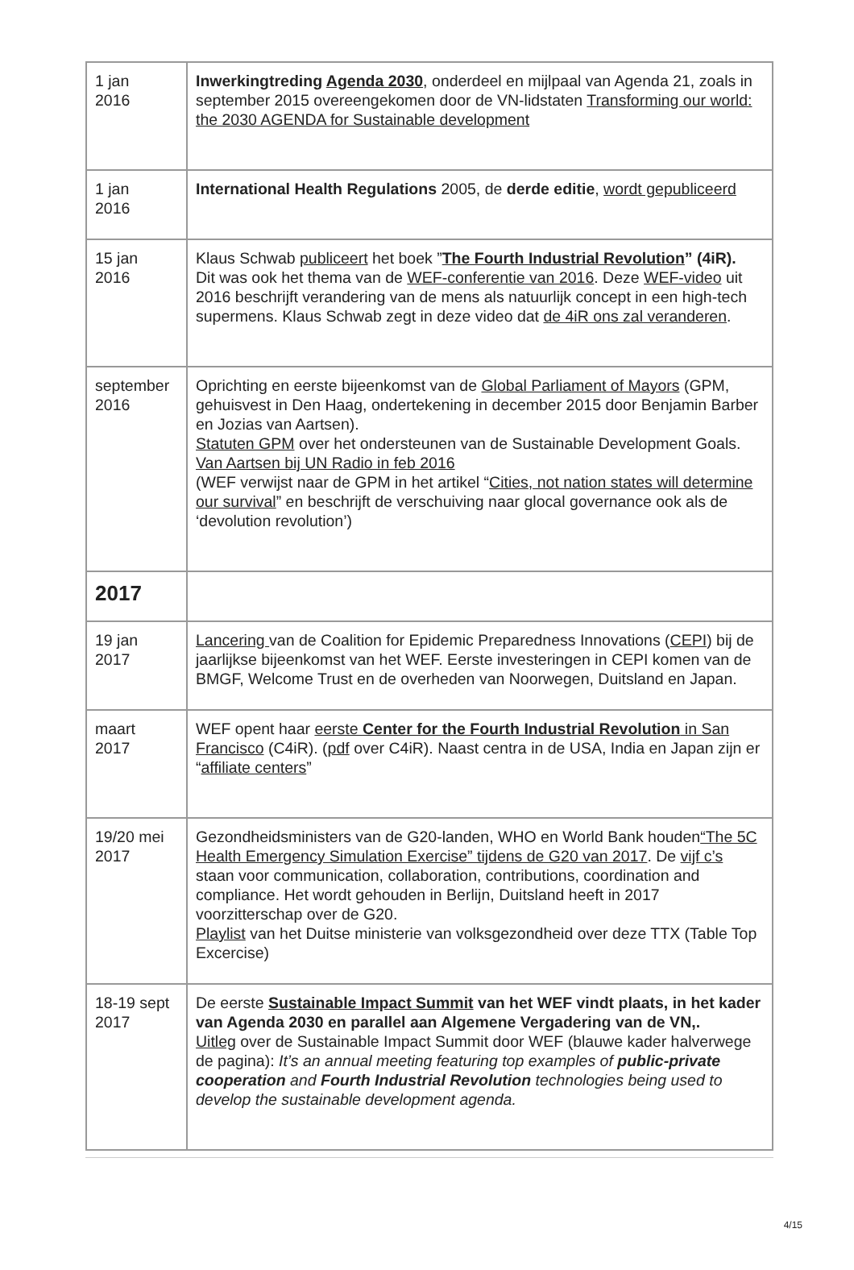| 1 jan 2016 | Inwerkingtreding Agenda 2030 , onderdeel en mijlpaal van Agenda 21, zoals in september 2015 overeengekomen door de VN-lidstaten Transforming our world: the 2030 AGENDA for Sustainable development |
| 1 jan 2016 | International Health Regulations 2005, de derde editie , wordt gepubliceerd |
| 15 jan 2016 | Klaus Schwab publiceert het boek ” The Fourth Industrial Revolution ” (4iR). Dit was ook het thema van de WEF-conferentie van 2016 . Deze WEF-video uit 2016 beschrijft verandering van de mens als natuurlijk concept in een high-tech supermens. Klaus Schwab zegt in deze video dat de 4iR ons zal veranderen . |
| september 2016 | Oprichting en eerste bijeenkomst van de Global Parliament of Mayors (GPM, gehuisvest in Den Haag, ondertekening in december 2015 door Benjamin Barber en Jozias van Aartsen). Statuten GPM over het ondersteunen van de Sustainable Development Goals. Van Aartsen bij UN Radio in feb 2016 (WEF verwijst naar de GPM in het artikel “ Cities, not nation states will determine our survival ” en beschrijft de verschuiving naar glocal governance ook als de ‘devolution revolution’) |
| 2017 | |
| 19 jan 2017 | Lancering van de Coalition for Epidemic Preparedness Innovations ( CEPI ) bij de jaarlijkse bijeenkomst van het WEF. Eerste investeringen in CEPI komen van de BMGF, Welcome Trust en de overheden van Noorwegen, Duitsland en Japan. |
| maart 2017 | WEF opent haar eerste Center for the Fourth Industrial Revolution in San Francisco (C4iR). ( pdf over C4iR). Naast centra in de USA, India en Japan zijn er “ affiliate centers ” |
| 19/20 mei 2017 | Gezondheidsministers van de G20-landen, WHO en World Bank houden “The 5C Health Emergency Simulation Exercise” tijdens de G20 van 2017 . De vijf c’s staan voor communication, collaboration, contributions, coordination and compliance. Het wordt gehouden in Berlijn, Duitsland heeft in 2017 voorzitterschap over de G20. Playlist van het Duitse ministerie van volksgezondheid over deze TTX (Table Top Excercise) |
| 18-19 sept 2017 | De eerste Sustainable Impact Summit van het WEF vindt plaats, in het kader van Agenda 2030 en parallel aan Algemene Vergadering van de VN,. Uitleg over de Sustainable Impact Summit door WEF (blauwe kader halverwege de pagina): It’s an annual meeting featuring top examples of public-private cooperation and Fourth Industrial Revolution technologies being used to develop the sustainable development agenda. |
4/15